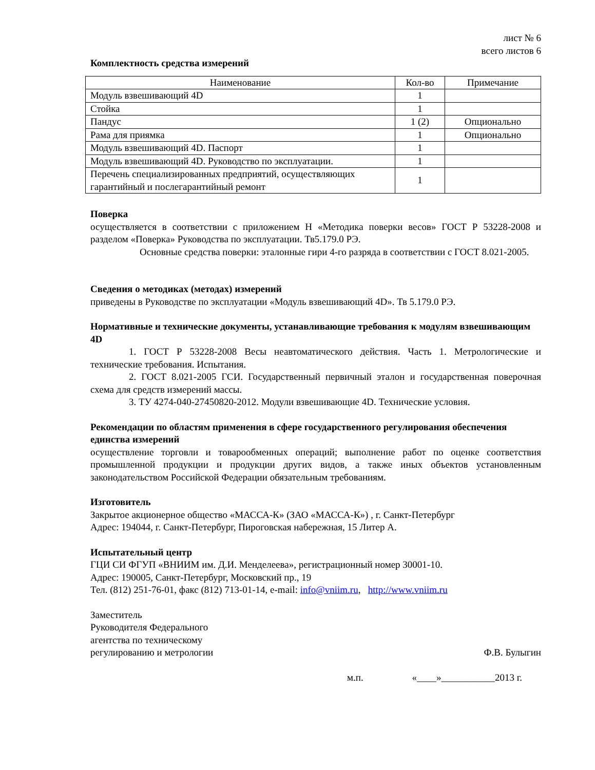лист № 6
всего листов 6
Комплектность средства измерений
| Наименование | Кол-во | Примечание |
| --- | --- | --- |
| Модуль взвешивающий 4D | 1 | |
| Стойка | 1 | |
| Пандус | 1 (2) | Опционально |
| Рама для приямка | 1 | Опционально |
| Модуль взвешивающий 4D. Паспорт | 1 | |
| Модуль взвешивающий 4D. Руководство по эксплуатации. | 1 | |
| Перечень специализированных предприятий, осуществляющих гарантийный и послегарантийный ремонт | 1 | |
Поверка
осуществляется в соответствии с приложением Н «Методика поверки весов» ГОСТ Р 53228-2008 и разделом «Поверка» Руководства по эксплуатации. Тв5.179.0 РЭ.
Основные средства поверки: эталонные гири 4-го разряда в соответствии с ГОСТ 8.021-2005.
Сведения о методиках (методах) измерений
приведены в Руководстве по эксплуатации «Модуль взвешивающий 4D». Тв 5.179.0 РЭ.
Нормативные и технические документы, устанавливающие требования к модулям взвешивающим 4D
1. ГОСТ Р 53228-2008 Весы неавтоматического действия. Часть 1. Метрологические и технические требования. Испытания.
2. ГОСТ 8.021-2005 ГСИ. Государственный первичный эталон и государственная поверочная схема для средств измерений массы.
3. ТУ 4274-040-27450820-2012. Модули взвешивающие 4D. Технические условия.
Рекомендации по областям применения в сфере государственного регулирования обеспечения единства измерений
осуществление торговли и товарообменных операций; выполнение работ по оценке соответствия промышленной продукции и продукции других видов, а также иных объектов установленным законодательством Российской Федерации обязательным требованиям.
Изготовитель
Закрытое акционерное общество «МАССА-К» (ЗАО «МАССА-К») , г. Санкт-Петербург
Адрес: 194044, г. Санкт-Петербург, Пироговская набережная, 15 Литер А.
Испытательный центр
ГЦИ СИ ФГУП «ВНИИМ им. Д.И. Менделеева», регистрационный номер 30001-10.
Адрес: 190005, Санкт-Петербург, Московский пр., 19
Тел. (812) 251-76-01, факс (812) 713-01-14, e-mail: info@vniim.ru, http://www.vniim.ru
Заместитель
Руководителя Федерального
агентства по техническому
регулированию и метрологии
Ф.В. Булыгин
м.п. «____»___________2013 г.